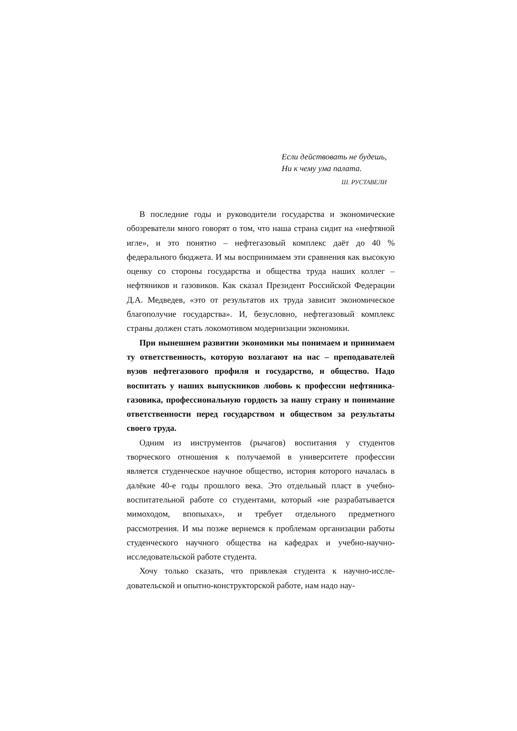Если действовать не будешь,
Ни к чему ума палата.
Ш. РУСТАВЕЛИ
В последние годы и руководители государства и экономичес­кие обозреватели много говорят о том, что наша страна сидит на «нефтяной игле», и это понятно – нефтегазовый комплекс даёт до 40 % федерального бюджета. И мы воспринимаем эти срав­нения как высокую оценку со стороны государства и общества труда наших коллег – нефтяников и газовиков. Как сказал Президент Российской Федерации Д.А. Медведев, «это от ре­зультатов их труда зависит экономическое благополучие госу­дарства». И, безусловно, нефтегазовый комплекс страны должен стать локомотивом модернизации экономики.
При нынешнем развитии экономики мы понимаем и принимаем ту ответственность, которую возлагают на нас – преподавателей вузов нефтегазового профиля и госу­дарство, и общество. Надо воспитать у наших выпускников любовь к профессии нефтяника-газовика, профессиональ­ную гордость за нашу страну и понимание ответственности перед государством и обществом за результаты своего труда.
Одним из инструментов (рычагов) воспитания у студентов творческого отношения к получаемой в университете профессии является студенческое научное общество, история которого на­чалась в далёкие 40-е годы прошлого века. Это отдельный пласт в учебно-воспитательной работе со студентами, который «не разрабатывается мимоходом, впопыхах», и требует отдельного предметного рассмотрения. И мы позже вернемся к проблемам организации работы студенческого научного общества на кафед­рах и учебно-научно-исследовательской работе студента.
Хочу только сказать, что привлекая студента к научно-иссле­довательской и опытно-конструкторской работе, нам надо нау-